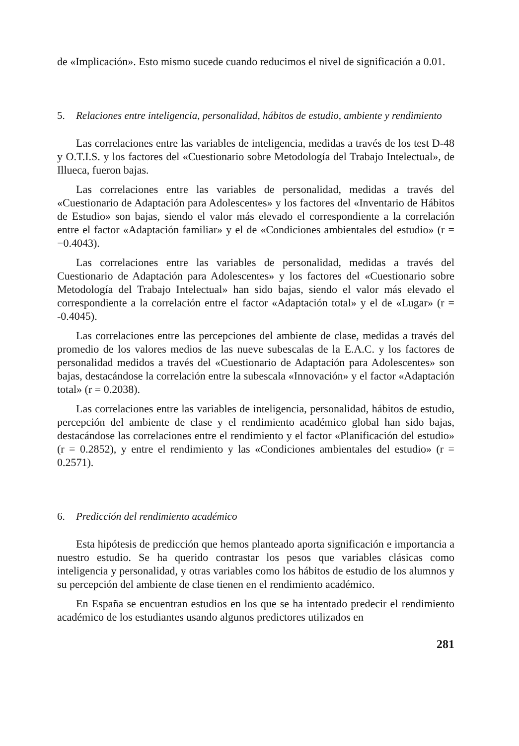de «Implicación». Esto mismo sucede cuando reducimos el nivel de significación a 0.01.
5. Relaciones entre inteligencia, personalidad, hábitos de estudio, ambiente y rendimiento
Las correlaciones entre las variables de inteligencia, medidas a través de los test D-48 y O.T.I.S. y los factores del «Cuestionario sobre Metodología del Trabajo Intelectual», de Illueca, fueron bajas.
Las correlaciones entre las variables de personalidad, medidas a través del «Cuestionario de Adaptación para Adolescentes» y los factores del «Inventario de Hábitos de Estudio» son bajas, siendo el valor más elevado el correspondiente a la correlación entre el factor «Adaptación familiar» y el de «Condiciones ambientales del estudio» (r = −0.4043).
Las correlaciones entre las variables de personalidad, medidas a través del Cuestionario de Adaptación para Adolescentes» y los factores del «Cuestionario sobre Metodología del Trabajo Intelectual» han sido bajas, siendo el valor más elevado el correspondiente a la correlación entre el factor «Adaptación total» y el de «Lugar» (r = -0.4045).
Las correlaciones entre las percepciones del ambiente de clase, medidas a través del promedio de los valores medios de las nueve subescalas de la E.A.C. y los factores de personalidad medidos a través del «Cuestionario de Adaptación para Adolescentes» son bajas, destacándose la correlación entre la subescala «Innovación» y el factor «Adaptación total» (r = 0.2038).
Las correlaciones entre las variables de inteligencia, personalidad, hábitos de estudio, percepción del ambiente de clase y el rendimiento académico global han sido bajas, destacándose las correlaciones entre el rendimiento y el factor «Planificación del estudio» (r = 0.2852), y entre el rendimiento y las «Condiciones ambientales del estudio» (r = 0.2571).
6. Predicción del rendimiento académico
Esta hipótesis de predicción que hemos planteado aporta significación e importancia a nuestro estudio. Se ha querido contrastar los pesos que variables clásicas como inteligencia y personalidad, y otras variables como los hábitos de estudio de los alumnos y su percepción del ambiente de clase tienen en el rendimiento académico.
En España se encuentran estudios en los que se ha intentado predecir el rendimiento académico de los estudiantes usando algunos predictores utilizados en
281